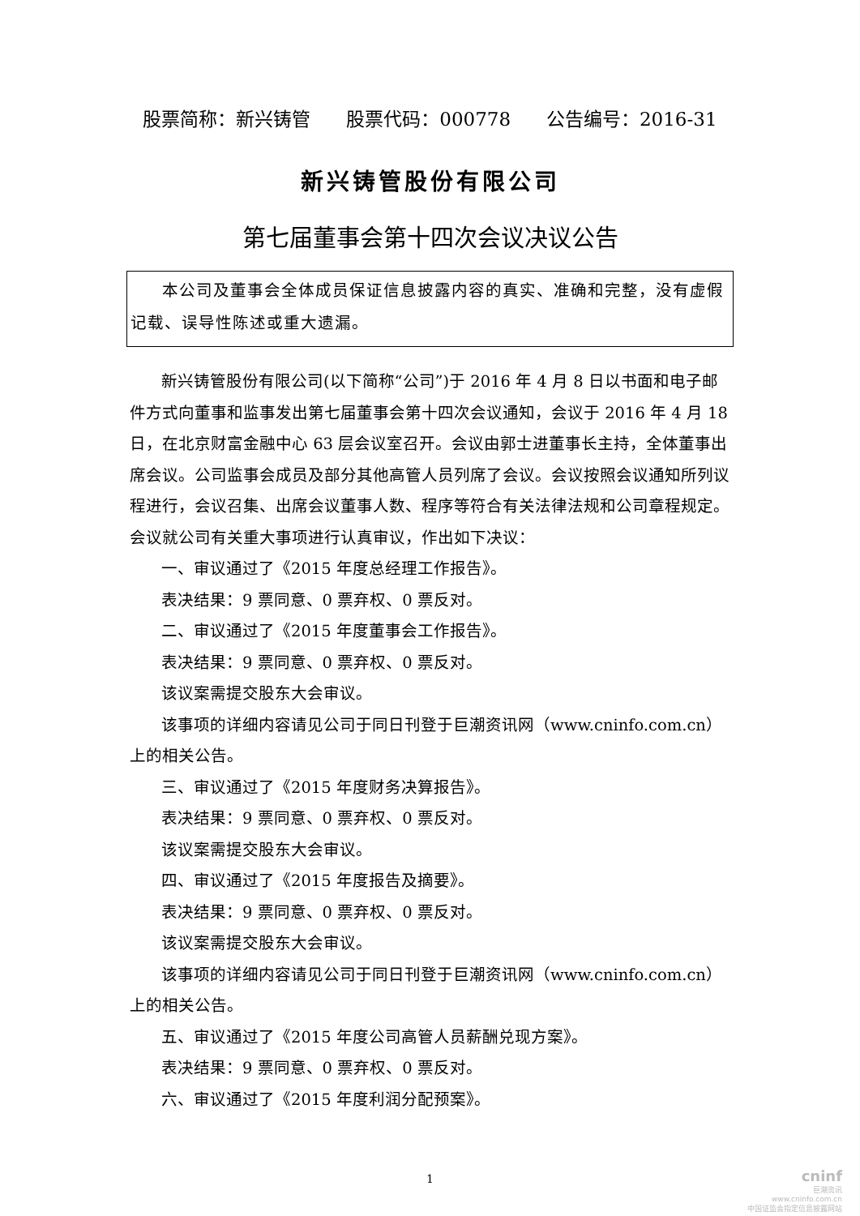股票简称：新兴铸管 股票代码：000778 公告编号：2016-31
新兴铸管股份有限公司
第七届董事会第十四次会议决议公告
本公司及董事会全体成员保证信息披露内容的真实、准确和完整，没有虚假记载、误导性陈述或重大遗漏。
新兴铸管股份有限公司(以下简称“公司”)于 2016 年 4 月 8 日以书面和电子邮件方式向董事和监事发出第七届董事会第十四次会议通知，会议于 2016 年 4 月 18 日，在北京财富金融中心 63 层会议室召开。会议由郭士进董事长主持，全体董事出席会议。公司监事会成员及部分其他高管人员列席了会议。会议按照会议通知所列议程进行，会议召集、出席会议董事人数、程序等符合有关法律法规和公司章程规定。会议就公司有关重大事项进行认真审议，作出如下决议：
一、审议通过了《2015 年度总经理工作报告》。
表决结果：9 票同意、0 票弃权、0 票反对。
二、审议通过了《2015 年度董事会工作报告》。
表决结果：9 票同意、0 票弃权、0 票反对。
该议案需提交股东大会审议。
该事项的详细内容请见公司于同日刊登于巨潮资讯网（www.cninfo.com.cn）上的相关公告。
三、审议通过了《2015 年度财务决算报告》。
表决结果：9 票同意、0 票弃权、0 票反对。
该议案需提交股东大会审议。
四、审议通过了《2015 年度报告及摘要》。
表决结果：9 票同意、0 票弃权、0 票反对。
该议案需提交股东大会审议。
该事项的详细内容请见公司于同日刊登于巨潮资讯网（www.cninfo.com.cn）上的相关公告。
五、审议通过了《2015 年度公司高管人员薪酬兑现方案》。
表决结果：9 票同意、0 票弃权、0 票反对。
六、审议通过了《2015 年度利润分配预案》。
1
cninf
巨潮资讯
www.cninfo.com.cn
中国证监会指定信息披露网站